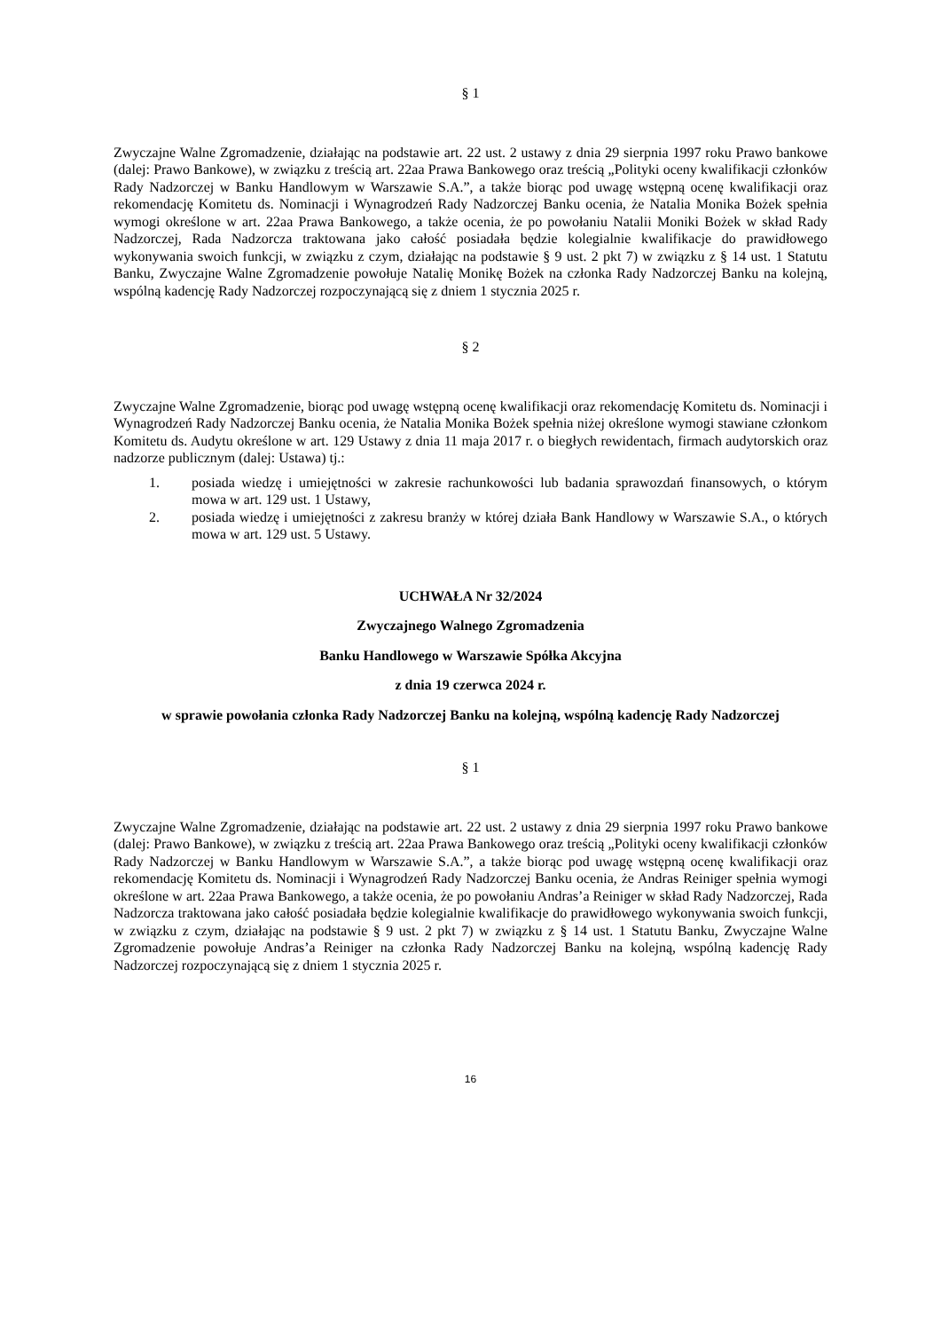§ 1
Zwyczajne Walne Zgromadzenie, działając na podstawie art. 22 ust. 2 ustawy z dnia 29 sierpnia 1997 roku Prawo bankowe (dalej: Prawo Bankowe), w związku z treścią art. 22aa Prawa Bankowego oraz treścią „Polityki oceny kwalifikacji członków Rady Nadzorczej w Banku Handlowym w Warszawie S.A.”, a także biorąc pod uwagę wstępną ocenę kwalifikacji oraz rekomendację Komitetu ds. Nominacji i Wynagrodzeń Rady Nadzorczej Banku ocenia, że Natalia Monika Bożek spełnia wymogi określone w art. 22aa Prawa Bankowego, a także ocenia, że po powołaniu Natalii Moniki Bożek w skład Rady Nadzorczej, Rada Nadzorcza traktowana jako całość posiadała będzie kolegialnie kwalifikacje do prawidłowego wykonywania swoich funkcji, w związku z czym, działając na podstawie § 9 ust. 2 pkt 7) w związku z § 14 ust. 1 Statutu Banku, Zwyczajne Walne Zgromadzenie powołuje Natalię Monikę Bożek na członka Rady Nadzorczej Banku na kolejną, wspólną kadencję Rady Nadzorczej rozpoczynającą się z dniem 1 stycznia 2025 r.
§ 2
Zwyczajne Walne Zgromadzenie, biorąc pod uwagę wstępną ocenę kwalifikacji oraz rekomendację Komitetu ds. Nominacji i Wynagrodzeń Rady Nadzorczej Banku ocenia, że Natalia Monika Bożek spełnia niżej określone wymogi stawiane członkom Komitetu ds. Audytu określone w art. 129 Ustawy z dnia 11 maja 2017 r. o biegłych rewidentach, firmach audytorskich oraz nadzorze publicznym (dalej: Ustawa) tj.:
1. posiada wiedzę i umiejętności w zakresie rachunkowości lub badania sprawozdań finansowych, o którym mowa w art. 129 ust. 1 Ustawy,
2. posiada wiedzę i umiejętności z zakresu branży w której działa Bank Handlowy w Warszawie S.A., o których mowa w art. 129 ust. 5 Ustawy.
UCHWAŁA Nr 32/2024
Zwyczajnego Walnego Zgromadzenia
Banku Handlowego w Warszawie Spółka Akcyjna
z dnia 19 czerwca 2024 r.
w sprawie powołania członka Rady Nadzorczej Banku na kolejną, wspólną kadencję Rady Nadzorczej
§ 1
Zwyczajne Walne Zgromadzenie, działając na podstawie art. 22 ust. 2 ustawy z dnia 29 sierpnia 1997 roku Prawo bankowe (dalej: Prawo Bankowe), w związku z treścią art. 22aa Prawa Bankowego oraz treścią „Polityki oceny kwalifikacji członków Rady Nadzorczej w Banku Handlowym w Warszawie S.A.”, a także biorąc pod uwagę wstępną ocenę kwalifikacji oraz rekomendację Komitetu ds. Nominacji i Wynagrodzeń Rady Nadzorczej Banku ocenia, że Andras Reiniger spełnia wymogi określone w art. 22aa Prawa Bankowego, a także ocenia, że po powołaniu Andras’a Reiniger w skład Rady Nadzorczej, Rada Nadzorcza traktowana jako całość posiadała będzie kolegialnie kwalifikacje do prawidłowego wykonywania swoich funkcji, w związku z czym, działając na podstawie § 9 ust. 2 pkt 7) w związku z § 14 ust. 1 Statutu Banku, Zwyczajne Walne Zgromadzenie powołuje Andras’a Reiniger na członka Rady Nadzorczej Banku na kolejną, wspólną kadencję Rady Nadzorczej rozpoczynającą się z dniem 1 stycznia 2025 r.
16